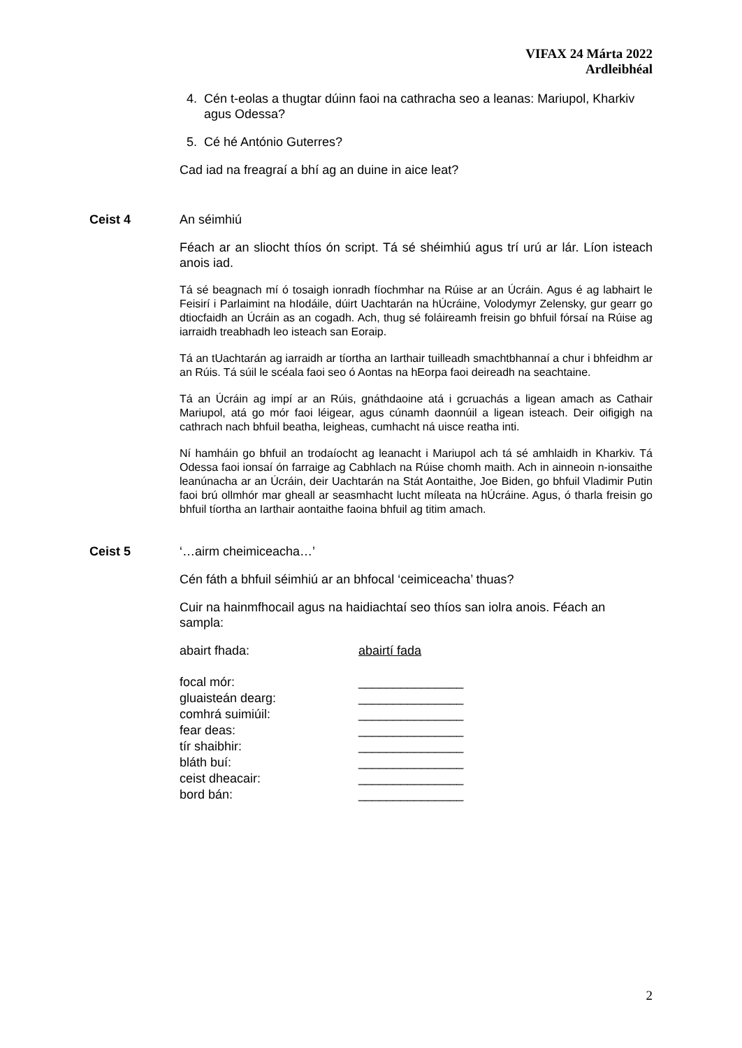VIFAX 24 Márta 2022
Ardleibhéal
4. Cén t-eolas a thugtar dúinn faoi na cathracha seo a leanas: Mariupol, Kharkiv agus Odessa?
5. Cé hé António Guterres?
Cad iad na freagraí a bhí ag an duine in aice leat?
Ceist 4 An séimhiú
Féach ar an sliocht thíos ón script. Tá sé shéimhiú agus trí urú ar lár. Líon isteach anois iad.
Tá sé beagnach mí ó tosaigh ionradh fíochmhar na Rúise ar an Úcráin. Agus é ag labhairt le Feisirí i Parlaimint na hIodáile, dúirt Uachtarán na hÚcráine, Volodymyr Zelensky, gur gearr go dtiocfaidh an Úcráin as an cogadh. Ach, thug sé foláireamh freisin go bhfuil fórsaí na Rúise ag iarraidh treabhadh leo isteach san Eoraip.
Tá an tUachtarán ag iarraidh ar tíortha an Iarthair tuilleadh smachtbhannaí a chur i bhfeidhm ar an Rúis. Tá súil le scéala faoi seo ó Aontas na hEorpa faoi deireadh na seachtaine.
Tá an Úcráin ag impí ar an Rúis, gnáthdaoine atá i gcruachás a ligean amach as Cathair Mariupol, atá go mór faoi léigear, agus cúnamh daonnúil a ligean isteach. Deir oifigigh na cathrach nach bhfuil beatha, leigheas, cumhacht ná uisce reatha inti.
Ní hamháin go bhfuil an trodaíocht ag leanacht i Mariupol ach tá sé amhlaidh in Kharkiv. Tá Odessa faoi ionsaí ón farraige ag Cabhlach na Rúise chomh maith. Ach in ainneoin n-ionsaithe leanúnacha ar an Úcráin, deir Uachtarán na Stát Aontaithe, Joe Biden, go bhfuil Vladimir Putin faoi brú ollmhór mar gheall ar seasmhacht lucht míleata na hÚcráine. Agus, ó tharla freisin go bhfuil tíortha an Iarthair aontaithe faoina bhfuil ag titim amach.
Ceist 5 ‘…airm cheimiceacha…’
Cén fáth a bhfuil séimhiú ar an bhfocal ‘ceimiceacha’ thuas?
Cuir na hainmfhocail agus na haidiachtaí seo thíos san iolra anois. Féach an sampla:
abairt fhada: abairtí fada
focal mór: _______________
gluaisteán dearg: _______________
comhrá suimiúil: _______________
fear deas: _______________
tír shaibhir: _______________
bláth buí: _______________
ceist dheacair: _______________
bord bán: _______________
2